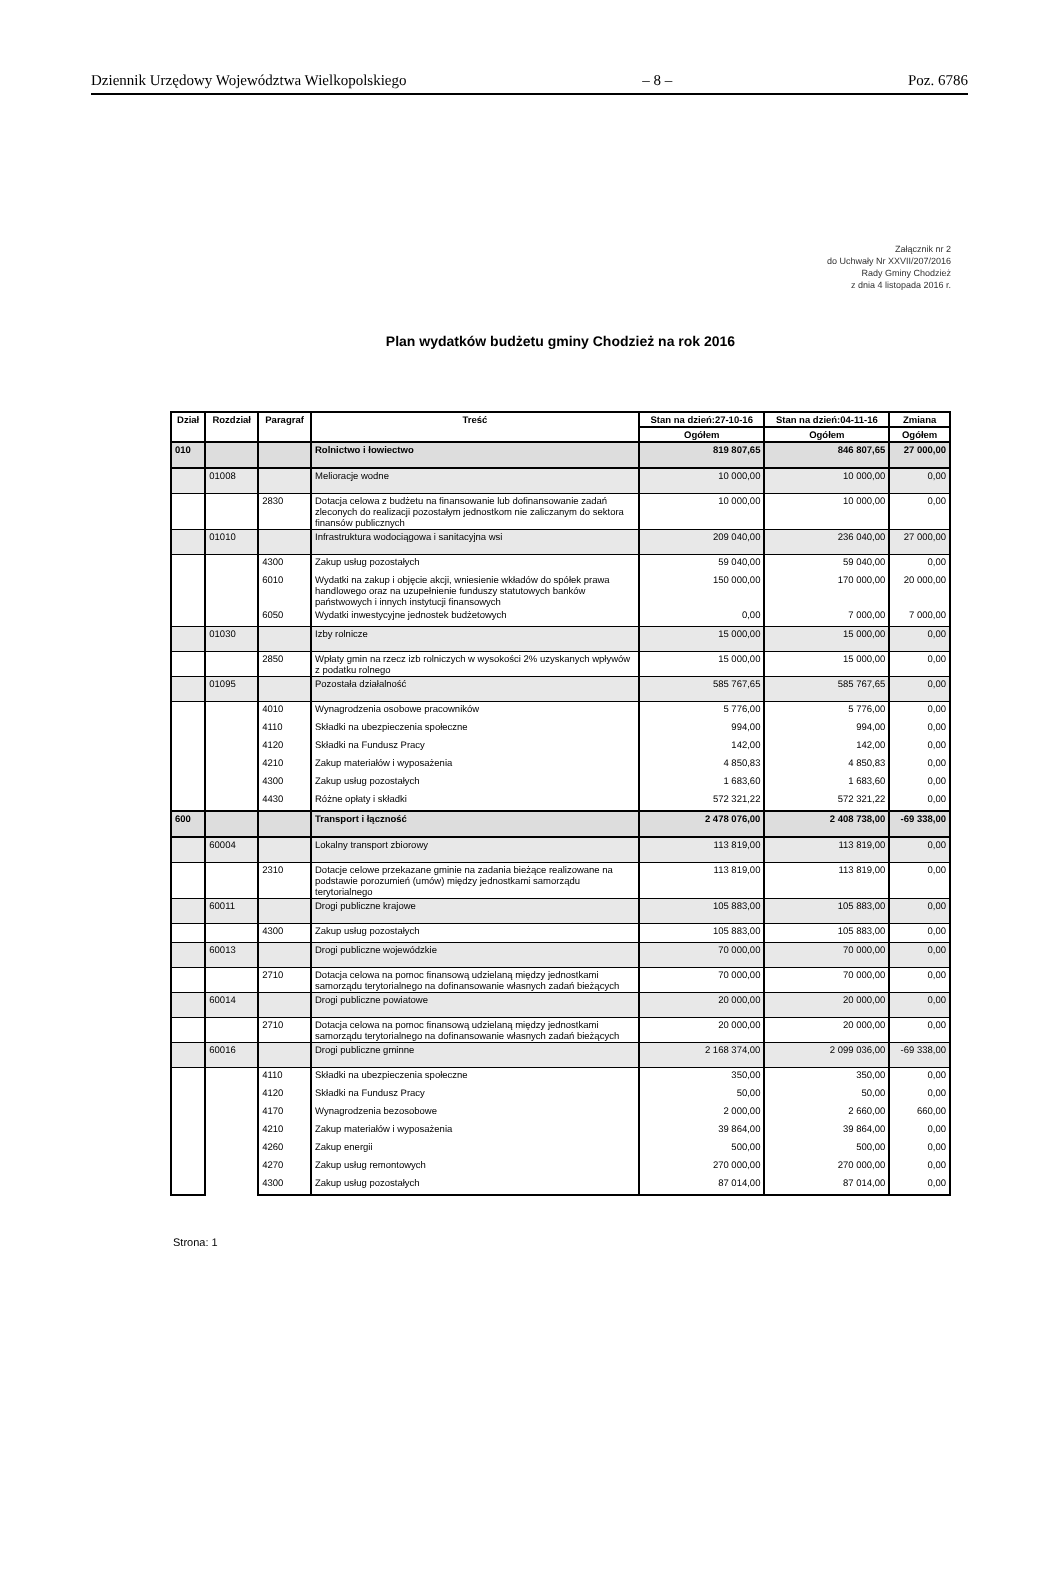Dziennik Urzędowy Województwa Wielkopolskiego – 8 – Poz. 6786
Załącznik nr 2
do Uchwały Nr XXVII/207/2016
Rady Gminy Chodzież
z dnia 4 listopada 2016 r.
Plan wydatków budżetu gminy Chodzież na rok 2016
| Dział | Rozdział | Paragraf | Treść | Stan na dzień:27-10-16 | Stan na dzień:04-11-16 | Zmiana |
| --- | --- | --- | --- | --- | --- | --- |
| | | | | Ogółem | Ogółem | Ogółem |
| 010 | | | Rolnictwo i łowiectwo | 819 807,65 | 846 807,65 | 27 000,00 |
| | 01008 | | Melioracje wodne | 10 000,00 | 10 000,00 | 0,00 |
| | | 2830 | Dotacja celowa z budżetu na finansowanie lub dofinansowanie zadań zleconych do realizacji pozostałym jednostkom nie zaliczanym do sektora finansów publicznych | 10 000,00 | 10 000,00 | 0,00 |
| | 01010 | | Infrastruktura wodociągowa i sanitacyjna wsi | 209 040,00 | 236 040,00 | 27 000,00 |
| | | 4300 | Zakup usług pozostałych | 59 040,00 | 59 040,00 | 0,00 |
| | | 6010 | Wydatki na zakup i objęcie akcji, wniesienie wkładów do spółek prawa handlowego oraz na uzupełnienie funduszy statutowych banków państwowych i innych instytucji finansowych | 150 000,00 | 170 000,00 | 20 000,00 |
| | | 6050 | Wydatki inwestycyjne jednostek budżetowych | 0,00 | 7 000,00 | 7 000,00 |
| | 01030 | | Izby rolnicze | 15 000,00 | 15 000,00 | 0,00 |
| | | 2850 | Wpłaty gmin na rzecz izb rolniczych w wysokości 2% uzyskanych wpływów z podatku rolnego | 15 000,00 | 15 000,00 | 0,00 |
| | 01095 | | Pozostała działalność | 585 767,65 | 585 767,65 | 0,00 |
| | | 4010 | Wynagrodzenia osobowe pracowników | 5 776,00 | 5 776,00 | 0,00 |
| | | 4110 | Składki na ubezpieczenia społeczne | 994,00 | 994,00 | 0,00 |
| | | 4120 | Składki na Fundusz Pracy | 142,00 | 142,00 | 0,00 |
| | | 4210 | Zakup materiałów i wyposażenia | 4 850,83 | 4 850,83 | 0,00 |
| | | 4300 | Zakup usług pozostałych | 1 683,60 | 1 683,60 | 0,00 |
| | | 4430 | Różne opłaty i składki | 572 321,22 | 572 321,22 | 0,00 |
| 600 | | | Transport i łączność | 2 478 076,00 | 2 408 738,00 | -69 338,00 |
| | 60004 | | Lokalny transport zbiorowy | 113 819,00 | 113 819,00 | 0,00 |
| | | 2310 | Dotacje celowe przekazane gminie na zadania bieżące realizowane na podstawie porozumień (umów) między jednostkami samorządu terytorialnego | 113 819,00 | 113 819,00 | 0,00 |
| | 60011 | | Drogi publiczne krajowe | 105 883,00 | 105 883,00 | 0,00 |
| | | 4300 | Zakup usług pozostałych | 105 883,00 | 105 883,00 | 0,00 |
| | 60013 | | Drogi publiczne wojewódzkie | 70 000,00 | 70 000,00 | 0,00 |
| | | 2710 | Dotacja celowa na pomoc finansową udzielaną między jednostkami samorządu terytorialnego na dofinansowanie własnych zadań bieżących | 70 000,00 | 70 000,00 | 0,00 |
| | 60014 | | Drogi publiczne powiatowe | 20 000,00 | 20 000,00 | 0,00 |
| | | 2710 | Dotacja celowa na pomoc finansową udzielaną między jednostkami samorządu terytorialnego na dofinansowanie własnych zadań bieżących | 20 000,00 | 20 000,00 | 0,00 |
| | 60016 | | Drogi publiczne gminne | 2 168 374,00 | 2 099 036,00 | -69 338,00 |
| | | 4110 | Składki na ubezpieczenia społeczne | 350,00 | 350,00 | 0,00 |
| | | 4120 | Składki na Fundusz Pracy | 50,00 | 50,00 | 0,00 |
| | | 4170 | Wynagrodzenia bezosobowe | 2 000,00 | 2 660,00 | 660,00 |
| | | 4210 | Zakup materiałów i wyposażenia | 39 864,00 | 39 864,00 | 0,00 |
| | | 4260 | Zakup energii | 500,00 | 500,00 | 0,00 |
| | | 4270 | Zakup usług remontowych | 270 000,00 | 270 000,00 | 0,00 |
| | | 4300 | Zakup usług pozostałych | 87 014,00 | 87 014,00 | 0,00 |
Strona: 1